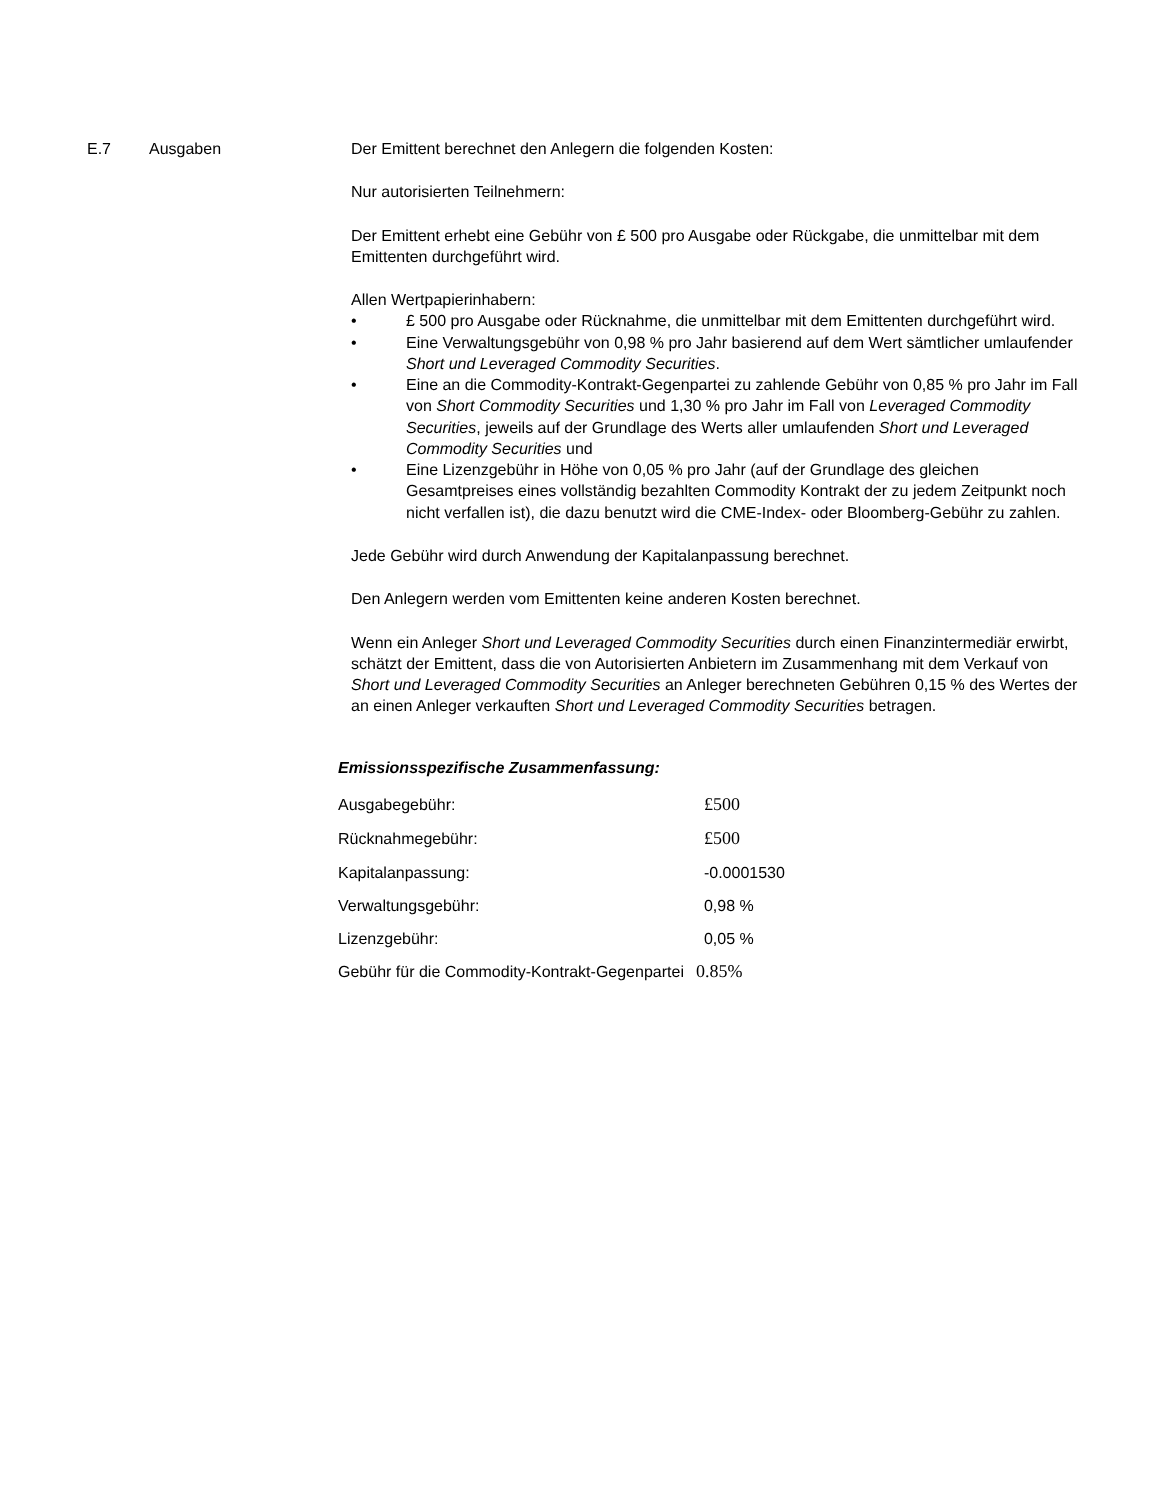E.7 Ausgaben Der Emittent berechnet den Anlegern die folgenden Kosten:
Nur autorisierten Teilnehmern:
Der Emittent erhebt eine Gebühr von £ 500 pro Ausgabe oder Rückgabe, die unmittelbar mit dem Emittenten durchgeführt wird.
Allen Wertpapierinhabern:
• £ 500 pro Ausgabe oder Rücknahme, die unmittelbar mit dem Emittenten durchgeführt wird.
• Eine Verwaltungsgebühr von 0,98 % pro Jahr basierend auf dem Wert sämtlicher umlaufender Short und Leveraged Commodity Securities.
• Eine an die Commodity-Kontrakt-Gegenpartei zu zahlende Gebühr von 0,85 % pro Jahr im Fall von Short Commodity Securities und 1,30 % pro Jahr im Fall von Leveraged Commodity Securities, jeweils auf der Grundlage des Werts aller umlaufenden Short und Leveraged Commodity Securities und
• Eine Lizenzgebühr in Höhe von 0,05 % pro Jahr (auf der Grundlage des gleichen Gesamtpreises eines vollständig bezahlten Commodity Kontrakt der zu jedem Zeitpunkt noch nicht verfallen ist), die dazu benutzt wird die CME-Index- oder Bloomberg-Gebühr zu zahlen.
Jede Gebühr wird durch Anwendung der Kapitalanpassung berechnet.
Den Anlegern werden vom Emittenten keine anderen Kosten berechnet.
Wenn ein Anleger Short und Leveraged Commodity Securities durch einen Finanzintermediär erwirbt, schätzt der Emittent, dass die von Autorisierten Anbietern im Zusammenhang mit dem Verkauf von Short und Leveraged Commodity Securities an Anleger berechneten Gebühren 0,15 % des Wertes der an einen Anleger verkauften Short und Leveraged Commodity Securities betragen.
Emissionsspezifische Zusammenfassung:
| Ausgabegebühr: | £500 |
| Rücknahmegebühr: | £500 |
| Kapitalanpassung: | -0.0001530 |
| Verwaltungsgebühr: | 0,98 % |
| Lizenzgebühr: | 0,05 % |
| Gebühr für die Commodity-Kontrakt-Gegenpartei | 0.85% |